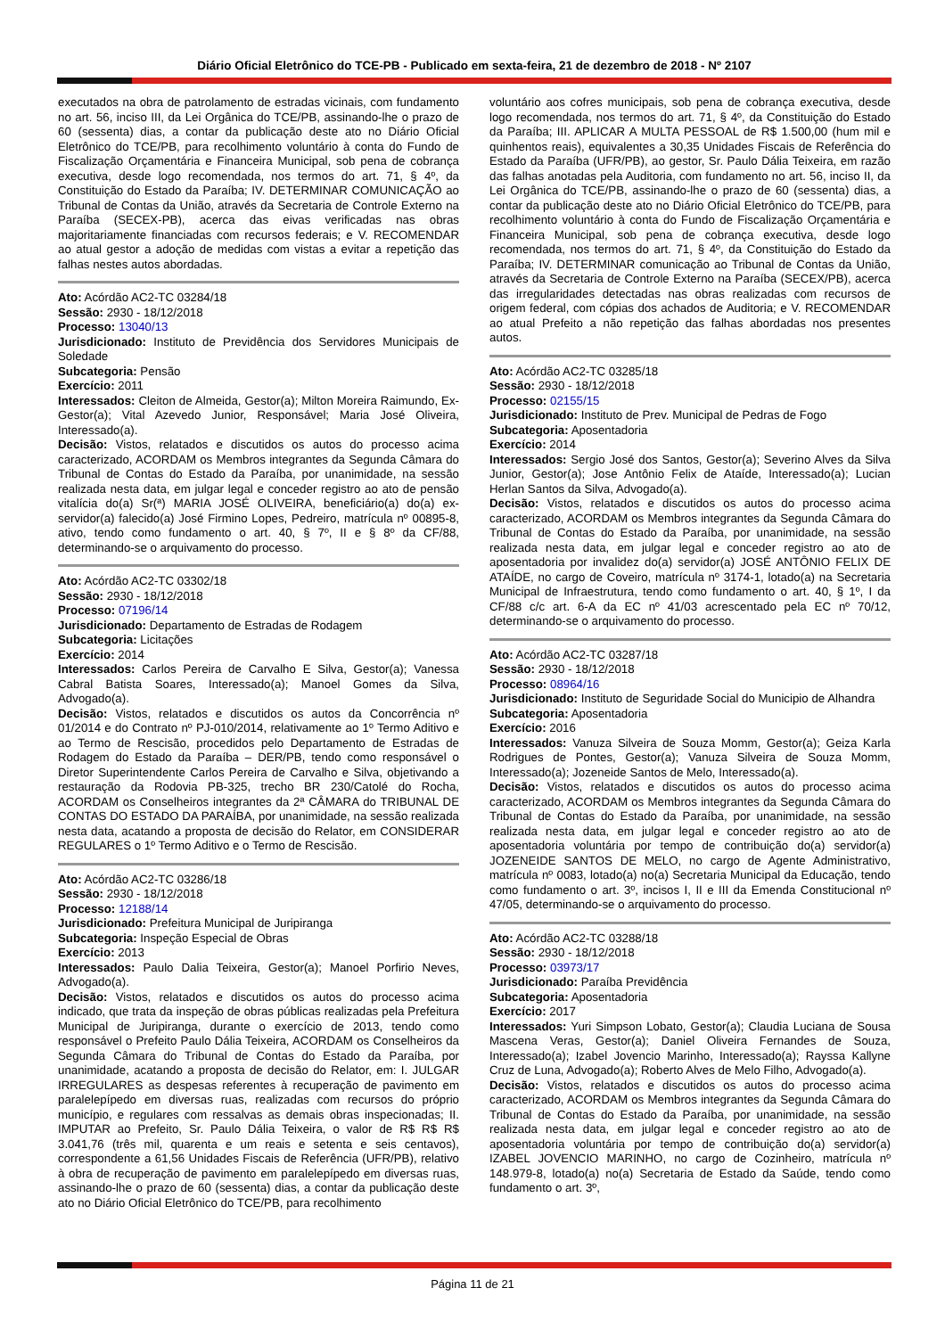Diário Oficial Eletrônico do TCE-PB - Publicado em sexta-feira, 21 de dezembro de 2018 - Nº 2107
executados na obra de patrolamento de estradas vicinais, com fundamento no art. 56, inciso III, da Lei Orgânica do TCE/PB, assinando-lhe o prazo de 60 (sessenta) dias, a contar da publicação deste ato no Diário Oficial Eletrônico do TCE/PB, para recolhimento voluntário à conta do Fundo de Fiscalização Orçamentária e Financeira Municipal, sob pena de cobrança executiva, desde logo recomendada, nos termos do art. 71, § 4º, da Constituição do Estado da Paraíba; IV. DETERMINAR COMUNICAÇÃO ao Tribunal de Contas da União, através da Secretaria de Controle Externo na Paraíba (SECEX-PB), acerca das eivas verificadas nas obras majoritariamente financiadas com recursos federais; e V. RECOMENDAR ao atual gestor a adoção de medidas com vistas a evitar a repetição das falhas nestes autos abordadas.
Ato: Acórdão AC2-TC 03284/18
Sessão: 2930 - 18/12/2018
Processo: 13040/13
Jurisdicionado: Instituto de Previdência dos Servidores Municipais de Soledade
Subcategoria: Pensão
Exercício: 2011
Interessados: Cleiton de Almeida, Gestor(a); Milton Moreira Raimundo, Ex-Gestor(a); Vital Azevedo Junior, Responsável; Maria José Oliveira, Interessado(a).
Decisão: Vistos, relatados e discutidos os autos do processo acima caracterizado, ACORDAM os Membros integrantes da Segunda Câmara do Tribunal de Contas do Estado da Paraíba, por unanimidade, na sessão realizada nesta data, em julgar legal e conceder registro ao ato de pensão vitalícia do(a) Sr(ª) MARIA JOSÉ OLIVEIRA, beneficiário(a) do(a) ex-servidor(a) falecido(a) José Firmino Lopes, Pedreiro, matrícula nº 00895-8, ativo, tendo como fundamento o art. 40, § 7º, II e § 8º da CF/88, determinando-se o arquivamento do processo.
Ato: Acórdão AC2-TC 03302/18
Sessão: 2930 - 18/12/2018
Processo: 07196/14
Jurisdicionado: Departamento de Estradas de Rodagem
Subcategoria: Licitações
Exercício: 2014
Interessados: Carlos Pereira de Carvalho E Silva, Gestor(a); Vanessa Cabral Batista Soares, Interessado(a); Manoel Gomes da Silva, Advogado(a).
Decisão: Vistos, relatados e discutidos os autos da Concorrência nº 01/2014 e do Contrato nº PJ-010/2014, relativamente ao 1º Termo Aditivo e ao Termo de Rescisão, procedidos pelo Departamento de Estradas de Rodagem do Estado da Paraíba – DER/PB, tendo como responsável o Diretor Superintendente Carlos Pereira de Carvalho e Silva, objetivando a restauração da Rodovia PB-325, trecho BR 230/Catolé do Rocha, ACORDAM os Conselheiros integrantes da 2ª CÂMARA do TRIBUNAL DE CONTAS DO ESTADO DA PARAÍBA, por unanimidade, na sessão realizada nesta data, acatando a proposta de decisão do Relator, em CONSIDERAR REGULARES o 1º Termo Aditivo e o Termo de Rescisão.
Ato: Acórdão AC2-TC 03286/18
Sessão: 2930 - 18/12/2018
Processo: 12188/14
Jurisdicionado: Prefeitura Municipal de Juripiranga
Subcategoria: Inspeção Especial de Obras
Exercício: 2013
Interessados: Paulo Dalia Teixeira, Gestor(a); Manoel Porfirio Neves, Advogado(a).
Decisão: Vistos, relatados e discutidos os autos do processo acima indicado, que trata da inspeção de obras públicas realizadas pela Prefeitura Municipal de Juripiranga, durante o exercício de 2013, tendo como responsável o Prefeito Paulo Dália Teixeira, ACORDAM os Conselheiros da Segunda Câmara do Tribunal de Contas do Estado da Paraíba, por unanimidade, acatando a proposta de decisão do Relator, em: I. JULGAR IRREGULARES as despesas referentes à recuperação de pavimento em paralelepípedo em diversas ruas, realizadas com recursos do próprio município, e regulares com ressalvas as demais obras inspecionadas; II. IMPUTAR ao Prefeito, Sr. Paulo Dália Teixeira, o valor de R$ R$ R$ 3.041,76 (três mil, quarenta e um reais e setenta e seis centavos), correspondente a 61,56 Unidades Fiscais de Referência (UFR/PB), relativo à obra de recuperação de pavimento em paralelepípedo em diversas ruas, assinando-lhe o prazo de 60 (sessenta) dias, a contar da publicação deste ato no Diário Oficial Eletrônico do TCE/PB, para recolhimento
voluntário aos cofres municipais, sob pena de cobrança executiva, desde logo recomendada, nos termos do art. 71, § 4º, da Constituição do Estado da Paraíba; III. APLICAR A MULTA PESSOAL de R$ 1.500,00 (hum mil e quinhentos reais), equivalentes a 30,35 Unidades Fiscais de Referência do Estado da Paraíba (UFR/PB), ao gestor, Sr. Paulo Dália Teixeira, em razão das falhas anotadas pela Auditoria, com fundamento no art. 56, inciso II, da Lei Orgânica do TCE/PB, assinando-lhe o prazo de 60 (sessenta) dias, a contar da publicação deste ato no Diário Oficial Eletrônico do TCE/PB, para recolhimento voluntário à conta do Fundo de Fiscalização Orçamentária e Financeira Municipal, sob pena de cobrança executiva, desde logo recomendada, nos termos do art. 71, § 4º, da Constituição do Estado da Paraíba; IV. DETERMINAR comunicação ao Tribunal de Contas da União, através da Secretaria de Controle Externo na Paraíba (SECEX/PB), acerca das irregularidades detectadas nas obras realizadas com recursos de origem federal, com cópias dos achados de Auditoria; e V. RECOMENDAR ao atual Prefeito a não repetição das falhas abordadas nos presentes autos.
Ato: Acórdão AC2-TC 03285/18
Sessão: 2930 - 18/12/2018
Processo: 02155/15
Jurisdicionado: Instituto de Prev. Municipal de Pedras de Fogo
Subcategoria: Aposentadoria
Exercício: 2014
Interessados: Sergio José dos Santos, Gestor(a); Severino Alves da Silva Junior, Gestor(a); Jose Antônio Felix de Ataíde, Interessado(a); Lucian Herlan Santos da Silva, Advogado(a).
Decisão: Vistos, relatados e discutidos os autos do processo acima caracterizado, ACORDAM os Membros integrantes da Segunda Câmara do Tribunal de Contas do Estado da Paraíba, por unanimidade, na sessão realizada nesta data, em julgar legal e conceder registro ao ato de aposentadoria por invalidez do(a) servidor(a) JOSÉ ANTÔNIO FELIX DE ATAÍDE, no cargo de Coveiro, matrícula nº 3174-1, lotado(a) na Secretaria Municipal de Infraestrutura, tendo como fundamento o art. 40, § 1º, I da CF/88 c/c art. 6-A da EC nº 41/03 acrescentado pela EC nº 70/12, determinando-se o arquivamento do processo.
Ato: Acórdão AC2-TC 03287/18
Sessão: 2930 - 18/12/2018
Processo: 08964/16
Jurisdicionado: Instituto de Seguridade Social do Municipio de Alhandra
Subcategoria: Aposentadoria
Exercício: 2016
Interessados: Vanuza Silveira de Souza Momm, Gestor(a); Geiza Karla Rodrigues de Pontes, Gestor(a); Vanuza Silveira de Souza Momm, Interessado(a); Jozeneide Santos de Melo, Interessado(a).
Decisão: Vistos, relatados e discutidos os autos do processo acima caracterizado, ACORDAM os Membros integrantes da Segunda Câmara do Tribunal de Contas do Estado da Paraíba, por unanimidade, na sessão realizada nesta data, em julgar legal e conceder registro ao ato de aposentadoria voluntária por tempo de contribuição do(a) servidor(a) JOZENEIDE SANTOS DE MELO, no cargo de Agente Administrativo, matrícula nº 0083, lotado(a) no(a) Secretaria Municipal da Educação, tendo como fundamento o art. 3º, incisos I, II e III da Emenda Constitucional nº 47/05, determinando-se o arquivamento do processo.
Ato: Acórdão AC2-TC 03288/18
Sessão: 2930 - 18/12/2018
Processo: 03973/17
Jurisdicionado: Paraíba Previdência
Subcategoria: Aposentadoria
Exercício: 2017
Interessados: Yuri Simpson Lobato, Gestor(a); Claudia Luciana de Sousa Mascena Veras, Gestor(a); Daniel Oliveira Fernandes de Souza, Interessado(a); Izabel Jovencio Marinho, Interessado(a); Rayssa Kallyne Cruz de Luna, Advogado(a); Roberto Alves de Melo Filho, Advogado(a).
Decisão: Vistos, relatados e discutidos os autos do processo acima caracterizado, ACORDAM os Membros integrantes da Segunda Câmara do Tribunal de Contas do Estado da Paraíba, por unanimidade, na sessão realizada nesta data, em julgar legal e conceder registro ao ato de aposentadoria voluntária por tempo de contribuição do(a) servidor(a) IZABEL JOVENCIO MARINHO, no cargo de Cozinheiro, matrícula nº 148.979-8, lotado(a) no(a) Secretaria de Estado da Saúde, tendo como fundamento o art. 3º,
Página 11 de 21